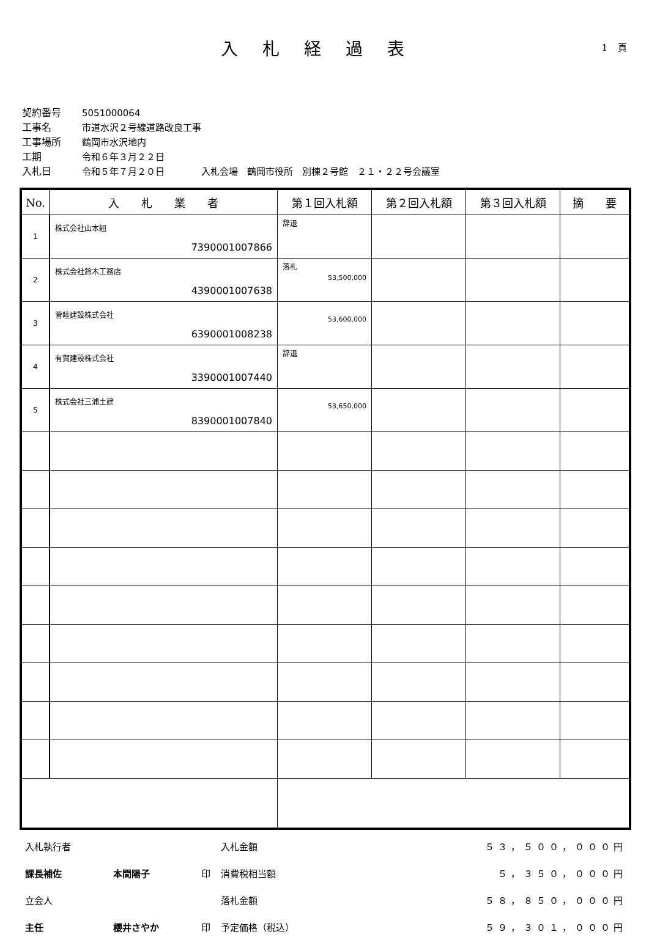入札経過表 1 頁
契約番号 5051000064
工事名 市道水沢２号線道路改良工事
工事場所 鶴岡市水沢地内
工期 令和６年３月２２日
入札日 令和５年７月２０日　　　　入札会場　鶴岡市役所　別棟２号館　２１・２２号会議室
| No. | 入 札 業 者 | 第１回入札額 | 第２回入札額 | 第３回入札額 | 摘 要 |
| --- | --- | --- | --- | --- | --- |
| 1 | 株式会社山本組 7390001007866 | 辞退 | | | |
| 2 | 株式会社鈴木工務店 4390001007638 | 落札 53,500,000 | | | |
| 3 | 菅睦建設株式会社 6390001008238 | 53,600,000 | | | |
| 4 | 有賀建設株式会社 3390001007440 | 辞退 | | | |
| 5 | 株式会社三浦土建 8390001007840 | 53,650,000 | | | |
| 入札執行者 | | | 入札金額 | ５３，５００，０００円 |
| 課長補佐 | 本間陽子 | 印 | 消費税相当額 | ５，３５０，０００円 |
| 立会人 | | | 落札金額 | ５８，８５０，０００円 |
| 主任 | 櫻井さやか | 印 | 予定価格（税込） | ５９，３０１，０００円 |